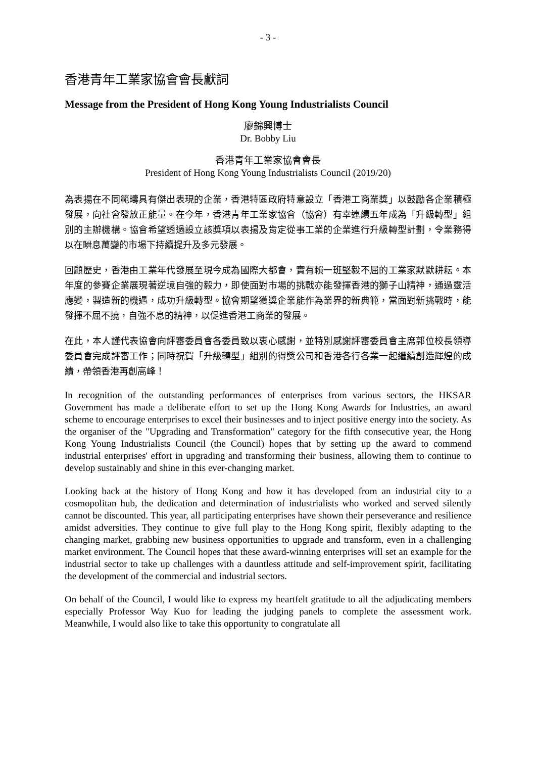- 3 -
香港青年工業家協會會長獻詞
Message from the President of Hong Kong Young Industrialists Council
廖錦興博士
Dr. Bobby Liu
香港青年工業家協會會長
President of Hong Kong Young Industrialists Council (2019/20)
為表揚在不同範疇具有傑出表現的企業，香港特區政府特意設立「香港工商業獎」以鼓勵各企業積極發展，向社會發放正能量。在今年，香港青年工業家協會（協會）有幸連續五年成為「升級轉型」組別的主辦機構。協會希望透過設立該獎項以表揚及肯定從事工業的企業進行升級轉型計劃，令業務得以在瞬息萬變的市場下持續提升及多元發展。
回顧歷史，香港由工業年代發展至現今成為國際大都會，實有賴一班堅毅不屈的工業家默默耕耘。本年度的參賽企業展現著逆境自強的毅力，即使面對市場的挑戰亦能發揮香港的獅子山精神，通過靈活應變，製造新的機遇，成功升級轉型。協會期望獲獎企業能作為業界的新典範，當面對新挑戰時，能發揮不屈不撓，自強不息的精神，以促進香港工商業的發展。
在此，本人謹代表協會向評審委員會各委員致以衷心感謝，並特別感謝評審委員會主席郭位校長領導委員會完成評審工作；同時祝賀「升級轉型」組別的得獎公司和香港各行各業一起繼續創造輝煌的成績，帶領香港再創高峰！
In recognition of the outstanding performances of enterprises from various sectors, the HKSAR Government has made a deliberate effort to set up the Hong Kong Awards for Industries, an award scheme to encourage enterprises to excel their businesses and to inject positive energy into the society. As the organiser of the "Upgrading and Transformation" category for the fifth consecutive year, the Hong Kong Young Industrialists Council (the Council) hopes that by setting up the award to commend industrial enterprises' effort in upgrading and transforming their business, allowing them to continue to develop sustainably and shine in this ever-changing market.
Looking back at the history of Hong Kong and how it has developed from an industrial city to a cosmopolitan hub, the dedication and determination of industrialists who worked and served silently cannot be discounted. This year, all participating enterprises have shown their perseverance and resilience amidst adversities. They continue to give full play to the Hong Kong spirit, flexibly adapting to the changing market, grabbing new business opportunities to upgrade and transform, even in a challenging market environment. The Council hopes that these award-winning enterprises will set an example for the industrial sector to take up challenges with a dauntless attitude and self-improvement spirit, facilitating the development of the commercial and industrial sectors.
On behalf of the Council, I would like to express my heartfelt gratitude to all the adjudicating members especially Professor Way Kuo for leading the judging panels to complete the assessment work. Meanwhile, I would also like to take this opportunity to congratulate all